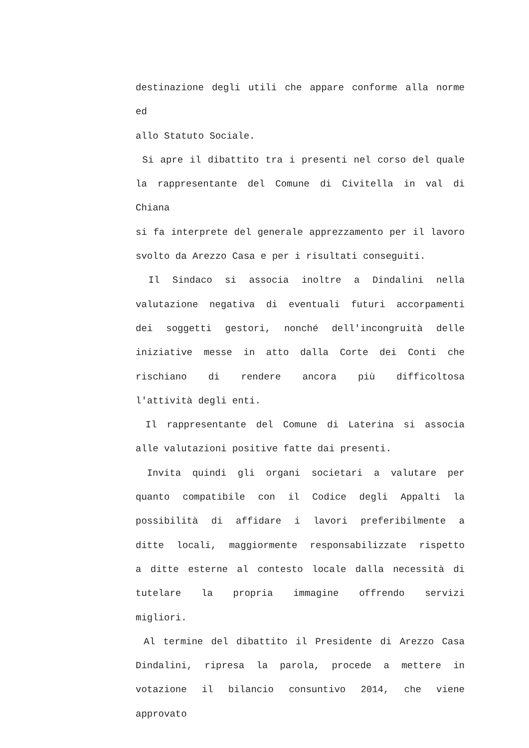destinazione degli utili che appare conforme alla norme ed
allo Statuto Sociale.
Si apre il dibattito tra i presenti nel corso del quale
la rappresentante del Comune di Civitella in val di Chiana
si fa interprete del generale apprezzamento per il lavoro
svolto da Arezzo Casa e per i risultati conseguiti.
Il Sindaco si associa inoltre a Dindalini nella
valutazione negativa di eventuali futuri accorpamenti
dei soggetti gestori, nonché dell'incongruità delle
iniziative messe in atto dalla Corte dei Conti che
rischiano di rendere ancora più difficoltosa
l'attività degli enti.
Il rappresentante del Comune di Laterina si associa
alle valutazioni positive fatte dai presenti.
Invita quindi gli organi societari a valutare per
quanto compatibile con il Codice degli Appalti la
possibilità di affidare i lavori preferibilmente a
ditte locali, maggiormente responsabilizzate rispetto
a ditte esterne al contesto locale dalla necessità di
tutelare la propria immagine offrendo servizi
migliori.
Al termine del dibattito il Presidente di Arezzo Casa
Dindalini, ripresa la parola, procede a mettere in
votazione il bilancio consuntivo 2014, che viene approvato